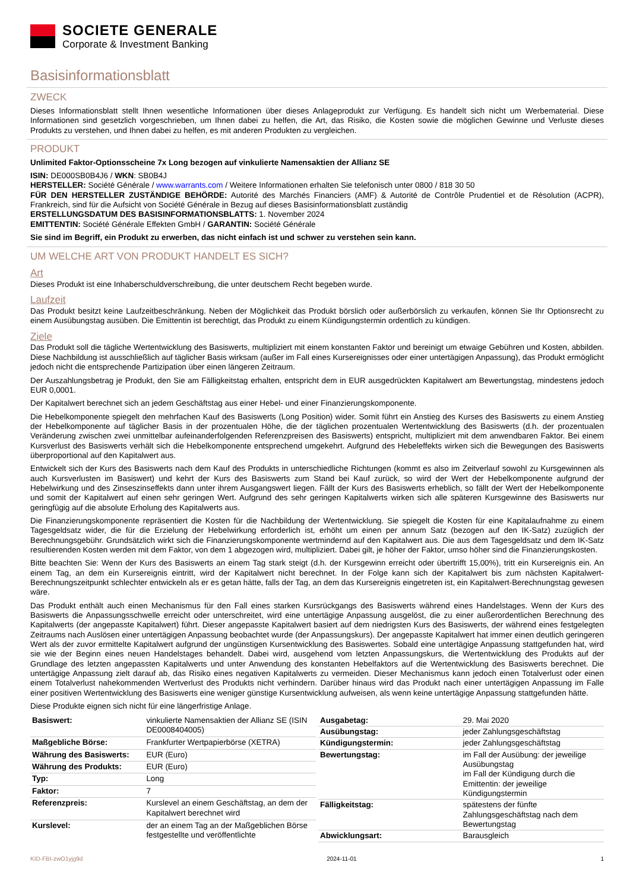SOCIETE GENERALE
Corporate & Investment Banking
Basisinformationsblatt
ZWECK
Dieses Informationsblatt stellt Ihnen wesentliche Informationen über dieses Anlageprodukt zur Verfügung. Es handelt sich nicht um Werbematerial. Diese Informationen sind gesetzlich vorgeschrieben, um Ihnen dabei zu helfen, die Art, das Risiko, die Kosten sowie die möglichen Gewinne und Verluste dieses Produkts zu verstehen, und Ihnen dabei zu helfen, es mit anderen Produkten zu vergleichen.
PRODUKT
Unlimited Faktor-Optionsscheine 7x Long bezogen auf vinkulierte Namensaktien der Allianz SE
ISIN: DE000SB0B4J6 / WKN: SB0B4J
HERSTELLER: Société Générale / www.warrants.com / Weitere Informationen erhalten Sie telefonisch unter 0800 / 818 30 50
FÜR DEN HERSTELLER ZUSTÄNDIGE BEHÖRDE: Autorité des Marchés Financiers (AMF) & Autorité de Contrôle Prudentiel et de Résolution (ACPR), Frankreich, sind für die Aufsicht von Société Générale in Bezug auf dieses Basisinformationsblatt zuständig
ERSTELLUNGSDATUM DES BASISINFORMATIONSBLATTS: 1. November 2024
EMITTENTIN: Société Générale Effekten GmbH / GARANTIN: Société Générale
Sie sind im Begriff, ein Produkt zu erwerben, das nicht einfach ist und schwer zu verstehen sein kann.
UM WELCHE ART VON PRODUKT HANDELT ES SICH?
Art
Dieses Produkt ist eine Inhaberschuldverschreibung, die unter deutschem Recht begeben wurde.
Laufzeit
Das Produkt besitzt keine Laufzeitbeschränkung. Neben der Möglichkeit das Produkt börslich oder außerbörslich zu verkaufen, können Sie Ihr Optionsrecht zu einem Ausübungstag ausüben. Die Emittentin ist berechtigt, das Produkt zu einem Kündigungstermin ordentlich zu kündigen.
Ziele
Das Produkt soll die tägliche Wertentwicklung des Basiswerts, multipliziert mit einem konstanten Faktor und bereinigt um etwaige Gebühren und Kosten, abbilden. Diese Nachbildung ist ausschließlich auf täglicher Basis wirksam (außer im Fall eines Kursereignisses oder einer untertägigen Anpassung), das Produkt ermöglicht jedoch nicht die entsprechende Partizipation über einen längeren Zeitraum.
Der Auszahlungsbetrag je Produkt, den Sie am Fälligkeitstag erhalten, entspricht dem in EUR ausgedrückten Kapitalwert am Bewertungstag, mindestens jedoch EUR 0,0001.
Der Kapitalwert berechnet sich an jedem Geschäftstag aus einer Hebel- und einer Finanzierungskomponente.
Die Hebelkomponente spiegelt den mehrfachen Kauf des Basiswerts (Long Position) wider. Somit führt ein Anstieg des Kurses des Basiswerts zu einem Anstieg der Hebelkomponente auf täglicher Basis in der prozentualen Höhe, die der täglichen prozentualen Wertentwicklung des Basiswerts (d.h. der prozentualen Veränderung zwischen zwei unmittelbar aufeinanderfolgenden Referenzpreisen des Basiswerts) entspricht, multipliziert mit dem anwendbaren Faktor. Bei einem Kursverlust des Basiswerts verhält sich die Hebelkomponente entsprechend umgekehrt. Aufgrund des Hebeleffekts wirken sich die Bewegungen des Basiswerts überproportional auf den Kapitalwert aus.
Entwickelt sich der Kurs des Basiswerts nach dem Kauf des Produkts in unterschiedliche Richtungen (kommt es also im Zeitverlauf sowohl zu Kursgewinnen als auch Kursverlusten im Basiswert) und kehrt der Kurs des Basiswerts zum Stand bei Kauf zurück, so wird der Wert der Hebelkomponente aufgrund der Hebelwirkung und des Zinseszinseffekts dann unter ihrem Ausgangswert liegen. Fällt der Kurs des Basiswerts erheblich, so fällt der Wert der Hebelkomponente und somit der Kapitalwert auf einen sehr geringen Wert. Aufgrund des sehr geringen Kapitalwerts wirken sich alle späteren Kursgewinne des Basiswerts nur geringfügig auf die absolute Erholung des Kapitalwerts aus.
Die Finanzierungskomponente repräsentiert die Kosten für die Nachbildung der Wertentwicklung. Sie spiegelt die Kosten für eine Kapitalaufnahme zu einem Tagesgeldsatz wider, die für die Erzielung der Hebelwirkung erforderlich ist, erhöht um einen per annum Satz (bezogen auf den IK-Satz) zuzüglich der Berechnungsgebühr. Grundsätzlich wirkt sich die Finanzierungskomponente wertmindernd auf den Kapitalwert aus. Die aus dem Tagesgeldsatz und dem IK-Satz resultierenden Kosten werden mit dem Faktor, von dem 1 abgezogen wird, multipliziert. Dabei gilt, je höher der Faktor, umso höher sind die Finanzierungskosten.
Bitte beachten Sie: Wenn der Kurs des Basiswerts an einem Tag stark steigt (d.h. der Kursgewinn erreicht oder übertrifft 15,00%), tritt ein Kursereignis ein. An einem Tag, an dem ein Kursereignis eintritt, wird der Kapitalwert nicht berechnet. In der Folge kann sich der Kapitalwert bis zum nächsten Kapitalwert-Berechnungszeitpunkt schlechter entwickeln als er es getan hätte, falls der Tag, an dem das Kursereignis eingetreten ist, ein Kapitalwert-Berechnungstag gewesen wäre.
Das Produkt enthält auch einen Mechanismus für den Fall eines starken Kursrückgangs des Basiswerts während eines Handelstages. Wenn der Kurs des Basiswerts die Anpassungsschwelle erreicht oder unterschreitet, wird eine untertägige Anpassung ausgelöst, die zu einer außerordentlichen Berechnung des Kapitalwerts (der angepasste Kapitalwert) führt. Dieser angepasste Kapitalwert basiert auf dem niedrigsten Kurs des Basiswerts, der während eines festgelegten Zeitraums nach Auslösen einer untertägigen Anpassung beobachtet wurde (der Anpassungskurs). Der angepasste Kapitalwert hat immer einen deutlich geringeren Wert als der zuvor ermittelte Kapitalwert aufgrund der ungünstigen Kursentwicklung des Basiswertes. Sobald eine untertägige Anpassung stattgefunden hat, wird sie wie der Beginn eines neuen Handelstages behandelt. Dabei wird, ausgehend vom letzten Anpassungskurs, die Wertentwicklung des Produkts auf der Grundlage des letzten angepassten Kapitalwerts und unter Anwendung des konstanten Hebelfaktors auf die Wertentwicklung des Basiswerts berechnet. Die untertägige Anpassung zielt darauf ab, das Risiko eines negativen Kapitalwerts zu vermeiden. Dieser Mechanismus kann jedoch einen Totalverlust oder einen einem Totalverlust nahekommenden Wertverlust des Produkts nicht verhindern. Darüber hinaus wird das Produkt nach einer untertägigen Anpassung im Falle einer positiven Wertentwicklung des Basiswerts eine weniger günstige Kursentwicklung aufweisen, als wenn keine untertägige Anpassung stattgefunden hätte.
Diese Produkte eignen sich nicht für eine längerfristige Anlage.
| Basiswert: | vinkulierte Namensaktien der Allianz SE (ISIN DE0008404005) |
| Maßgebliche Börse: | Frankfurter Wertpapierbörse (XETRA) |
| Währung des Basiswerts: | EUR (Euro) |
| Währung des Produkts: | EUR (Euro) |
| Typ: | Long |
| Faktor: | 7 |
| Referenzpreis: | Kurslevel an einem Geschäftstag, an dem der Kapitalwert berechnet wird |
| Kurslevel: | der an einem Tag an der Maßgeblichen Börse festgestellte und veröffentlichte |
| Ausgabetag: | 29. Mai 2020 |
| Ausübungstag: | jeder Zahlungsgeschäftstag |
| Kündigungstermin: | jeder Zahlungsgeschäftstag |
| Bewertungstag: | im Fall der Ausübung: der jeweilige Ausübungstag im Fall der Kündigung durch die Emittentin: der jeweilige Kündigungstermin |
| Fälligkeitstag: | spätestens der fünfte Zahlungsgeschäftstag nach dem Bewertungstag |
| Abwicklungsart: | Barausgleich |
KID-FBI-zwO1yjg9d 2024-11-01 1